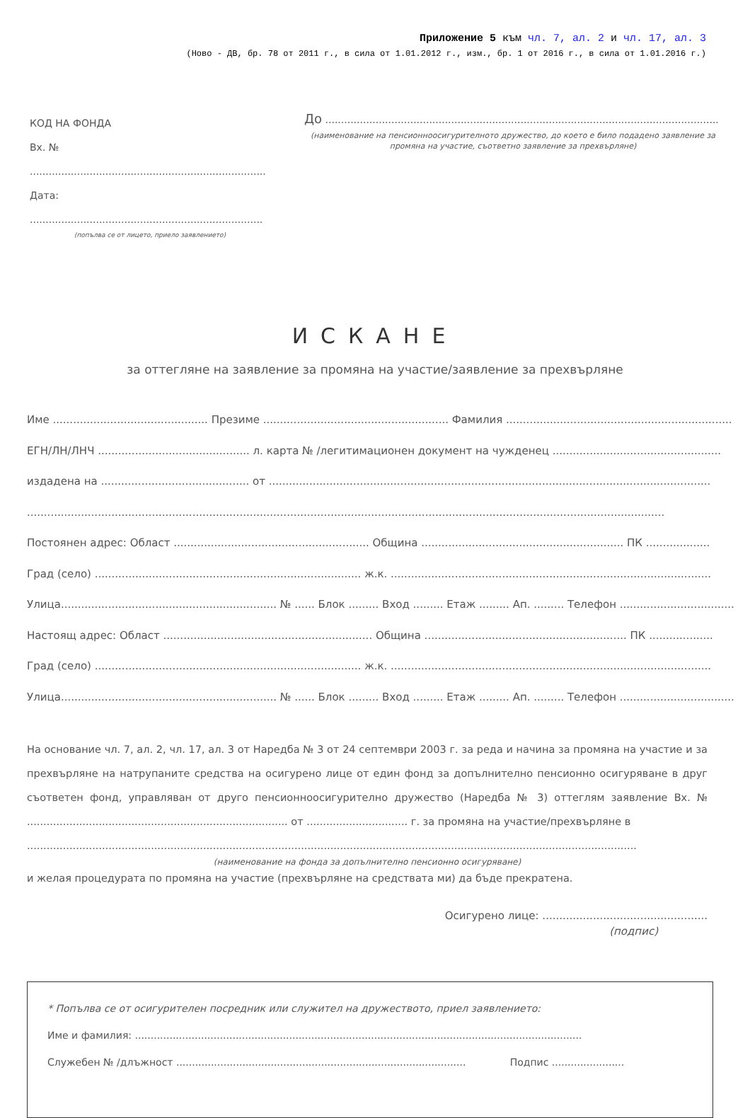Приложение 5 към чл. 7, ал. 2 и чл. 17, ал. 3
(Ново - ДВ, бр. 78 от 2011 г., в сила от 1.01.2012 г., изм., бр. 1 от 2016 г., в сила от 1.01.2016 г.)
КОД НА ФОНДА
Вх. № ...........................................................................
Дата: ..........................................................................
(попълва се от лицето, приело заявлението)
До .............................................................................................................................
(наименование на пенсионноосигурителното дружество, до което е било подадено заявление за промяна на участие, съответно заявление за прехвърляне)
ИСКАНЕ
за оттегляне на заявление за промяна на участие/заявление за прехвърляне
Име .............................................. Презиме ....................................................... Фамилия ...................................................................
ЕГН/ЛН/ЛНЧ ............................................. л. карта № /легитимационен документ на чужденец ..................................................
издадена на ............................................ от ...................................................................................................................................
.............................................................................................................................................................................................
Постоянен адрес: Област .......................................................... Община ............................................................ ПК ...................
Град (село) ............................................................................... ж.к. ...............................................................................................
Улица................................................................ № ...... Блок ......... Вход ......... Етаж ......... Ап. ......... Телефон ..................................
Настоящ адрес: Област .............................................................. Община ............................................................ ПК ...................
Град (село) ............................................................................... ж.к. ...............................................................................................
Улица................................................................ № ...... Блок ......... Вход ......... Етаж ......... Ап. ......... Телефон ..................................
На основание чл. 7, ал. 2, чл. 17, ал. 3 от Наредба № 3 от 24 септември 2003 г. за реда и начина за промяна на участие и за прехвърляне на натрупаните средства на осигурено лице от един фонд за допълнително пенсионно осигуряване в друг съответен фонд, управляван от друго пенсионноосигурително дружество (Наредба № 3) оттеглям заявление Вх. № ................................................................................ от ............................... г. за промяна на участие/прехвърляне в
...........................................................................................................................................................................................
(наименование на фонда за допълнително пенсионно осигуряване)
и желая процедурата по промяна на участие (прехвърляне на средствата ми) да бъде прекратена.
Осигурено лице: .................................................
(подпис)
* Попълва се от осигурителен посредник или служител на дружеството, приел заявлението:
Име и фамилия: ..............................................................................................................................................
Служебен № /длъжност ............................................................................................ Подпис .......................